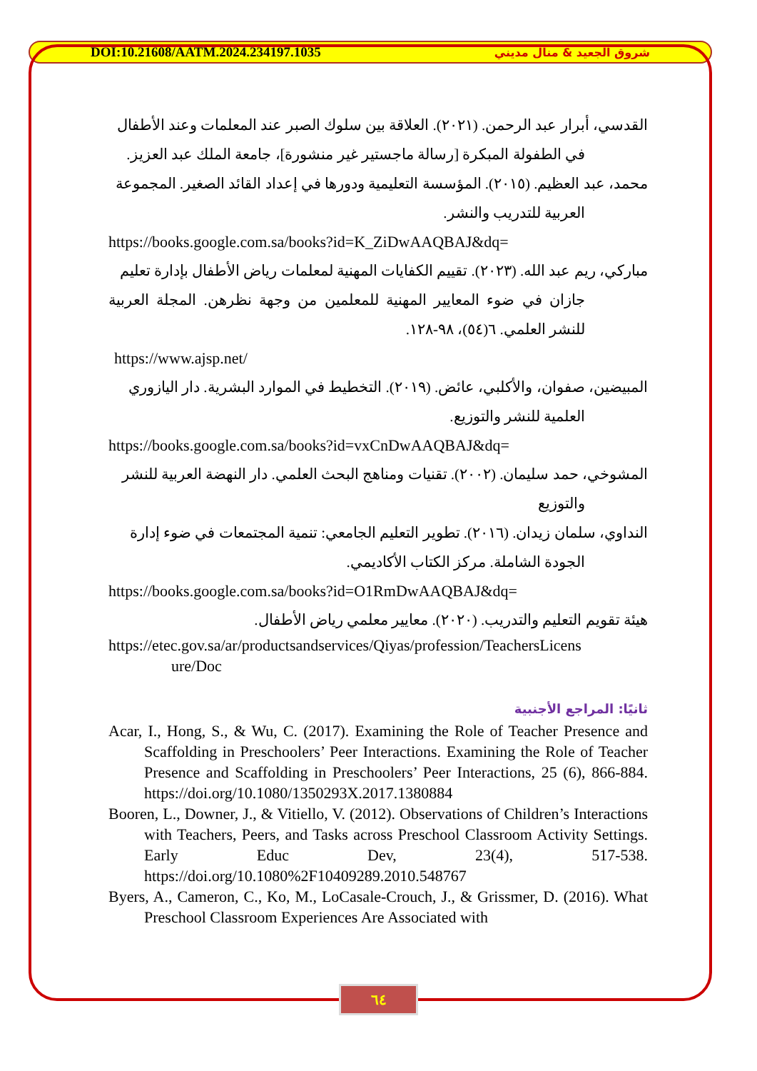DOI:10.21608/AATM.2024.234197.1035 شروق الجعيد & منال مديني
القدسي، أبرار عبد الرحمن. (٢٠٢١). العلاقة بين سلوك الصبر عند المعلمات وعند الأطفال
في الطفولة المبكرة [رسالة ماجستير غير منشورة]، جامعة الملك عبد العزيز.
محمد، عبد العظيم. (٢٠١٥). المؤسسة التعليمية ودورها في إعداد القائد الصغير. المجموعة
العربية للتدريب والنشر.
https://books.google.com.sa/books?id=K_ZiDwAAQBAJ&dq=
مباركي، ريم عبد الله. (٢٠٢٣). تقييم الكفايات المهنية لمعلمات رياض الأطفال بإدارة تعليم
جازان في ضوء المعايير المهنية للمعلمين من وجهة نظرهن. المجلة العربية للنشر العلمي. ٦(٥٤)، ٩٨-١٢٨.
https://www.ajsp.net/
المبيضين، صفوان، والأكلبي، عائض. (٢٠١٩). التخطيط في الموارد البشرية. دار اليازوري
العلمية للنشر والتوزيع.
https://books.google.com.sa/books?id=vxCnDwAAQBAJ&dq=
المشوخي، حمد سليمان. (٢٠٠٢). تقنيات ومناهج البحث العلمي. دار النهضة العربية للنشر
والتوزيع
النداوي، سلمان زيدان. (٢٠١٦). تطوير التعليم الجامعي: تنمية المجتمعات في ضوء إدارة
الجودة الشاملة. مركز الكتاب الأكاديمي.
https://books.google.com.sa/books?id=O1RmDwAAQBAJ&dq=
هيئة تقويم التعليم والتدريب. (٢٠٢٠). معايير معلمي رياض الأطفال.
https://etec.gov.sa/ar/productsandservices/Qiyas/profession/TeachersLicens
ure/Doc
ثانيًا: المراجع الأجنبية
Acar, I., Hong, S., & Wu, C. (2017). Examining the Role of Teacher Presence and Scaffolding in Preschoolers’ Peer Interactions. Examining the Role of Teacher Presence and Scaffolding in Preschoolers’ Peer Interactions, 25 (6), 866-884. https://doi.org/10.1080/1350293X.2017.1380884
Booren, L., Downer, J., & Vitiello, V. (2012). Observations of Children’s Interactions with Teachers, Peers, and Tasks across Preschool Classroom Activity Settings. Early Educ Dev, 23(4), 517-538. https://doi.org/10.1080%2F10409289.2010.548767
Byers, A., Cameron, C., Ko, M., LoCasale-Crouch, J., & Grissmer, D. (2016). What Preschool Classroom Experiences Are Associated with
٦٤